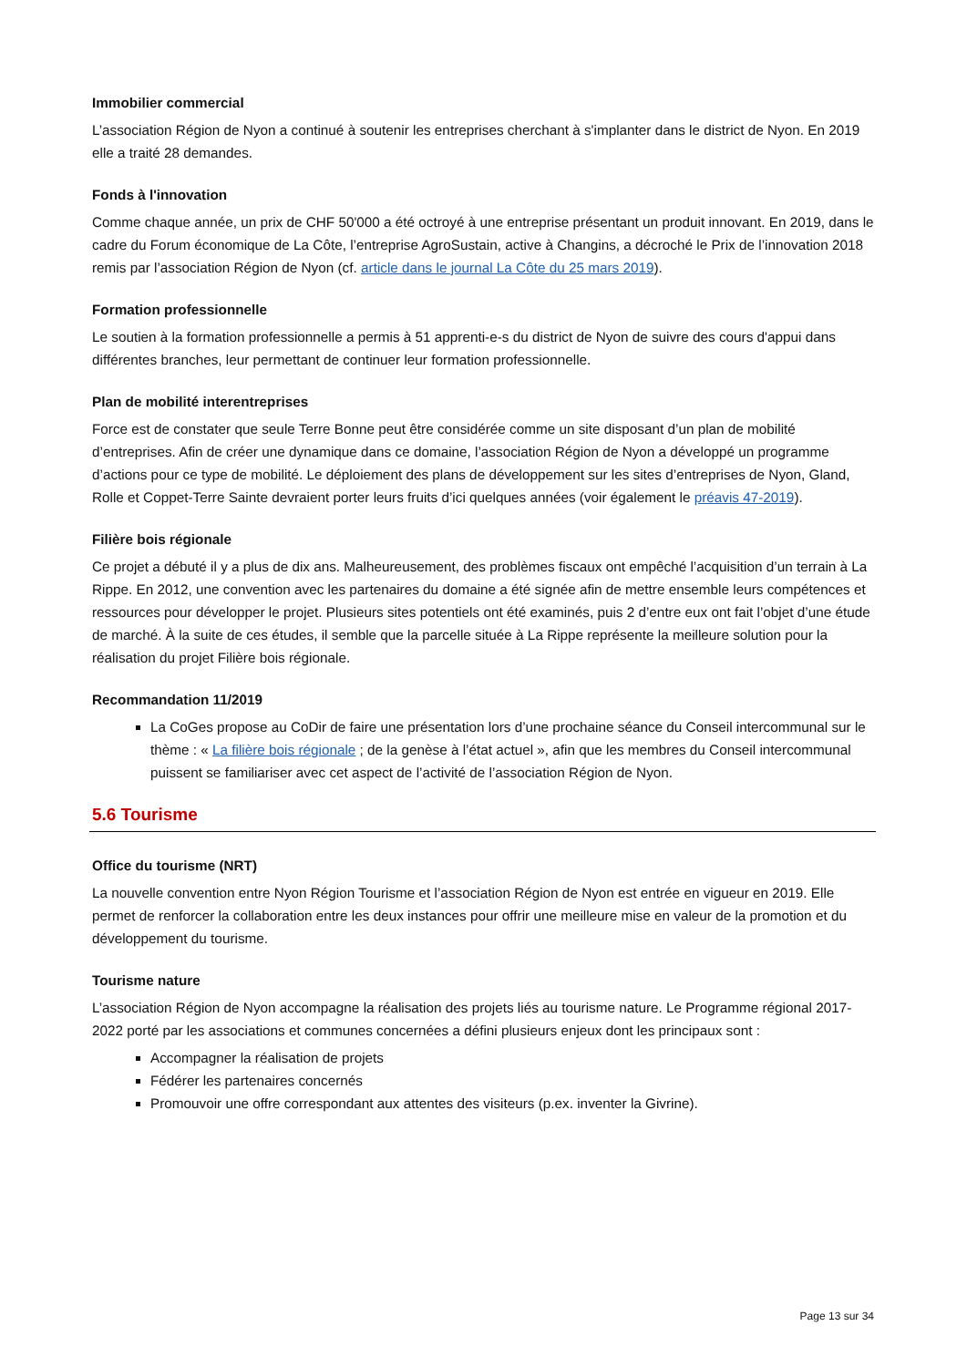Immobilier commercial
L’association Région de Nyon a continué à soutenir les entreprises cherchant à s'implanter dans le district de Nyon. En 2019 elle a traité 28 demandes.
Fonds à l'innovation
Comme chaque année, un prix de CHF 50'000 a été octroyé à une entreprise présentant un produit innovant. En 2019, dans le cadre du Forum économique de La Côte, l’entreprise AgroSustain, active à Changins, a décroché le Prix de l’innovation 2018 remis par l’association Région de Nyon (cf. article dans le journal La Côte du 25 mars 2019).
Formation professionnelle
Le soutien à la formation professionnelle a permis à 51 apprenti-e-s du district de Nyon de suivre des cours d'appui dans différentes branches, leur permettant de continuer leur formation professionnelle.
Plan de mobilité interentreprises
Force est de constater que seule Terre Bonne peut être considérée comme un site disposant d’un plan de mobilité d’entreprises. Afin de créer une dynamique dans ce domaine, l’association Région de Nyon a développé un programme d’actions pour ce type de mobilité. Le déploiement des plans de développement sur les sites d’entreprises de Nyon, Gland, Rolle et Coppet-Terre Sainte devraient porter leurs fruits d’ici quelques années (voir également le préavis 47-2019).
Filière bois régionale
Ce projet a débuté il y a plus de dix ans. Malheureusement, des problèmes fiscaux ont empêché l’acquisition d’un terrain à La Rippe. En 2012, une convention avec les partenaires du domaine a été signée afin de mettre ensemble leurs compétences et ressources pour développer le projet. Plusieurs sites potentiels ont été examinés, puis 2 d’entre eux ont fait l’objet d’une étude de marché. À la suite de ces études, il semble que la parcelle située à La Rippe représente la meilleure solution pour la réalisation du projet Filière bois régionale.
Recommandation 11/2019
La CoGes propose au CoDir de faire une présentation lors d’une prochaine séance du Conseil intercommunal sur le thème : « La filière bois régionale ; de la genèse à l’état actuel », afin que les membres du Conseil intercommunal puissent se familiariser avec cet aspect de l’activité de l’association Région de Nyon.
5.6 Tourisme
Office du tourisme (NRT)
La nouvelle convention entre Nyon Région Tourisme et l’association Région de Nyon est entrée en vigueur en 2019. Elle permet de renforcer la collaboration entre les deux instances pour offrir une meilleure mise en valeur de la promotion et du développement du tourisme.
Tourisme nature
L’association Région de Nyon accompagne la réalisation des projets liés au tourisme nature. Le Programme régional 2017-2022 porté par les associations et communes concernées a défini plusieurs enjeux dont les principaux sont :
Accompagner la réalisation de projets
Fédérer les partenaires concernés
Promouvoir une offre correspondant aux attentes des visiteurs (p.ex. inventer la Givrine).
Page 13 sur 34